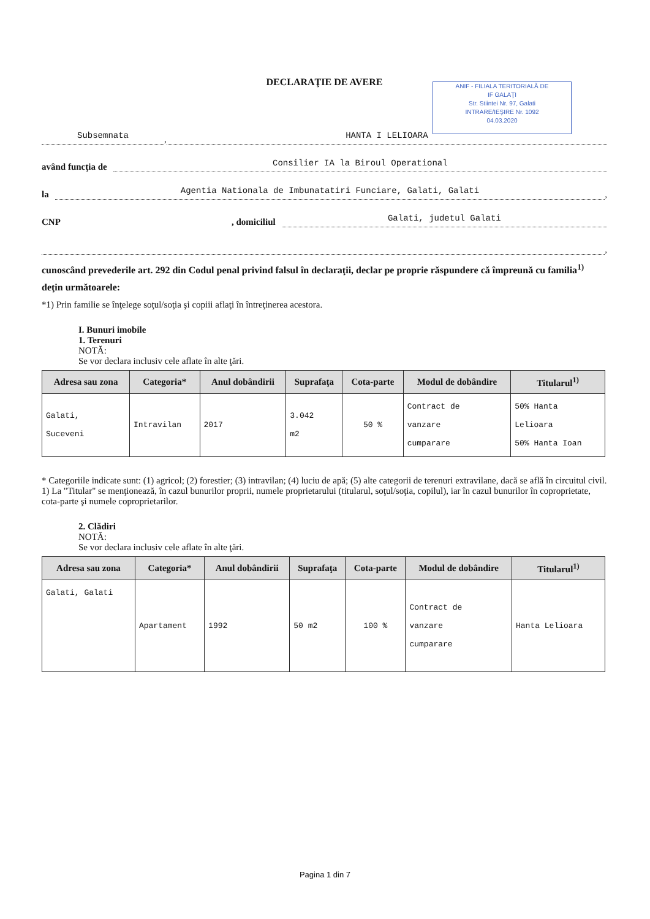ANIF - FILIALA TERITORIALĂ DE
IF GALAŢI
Str. Stiintei Nr. 97, Galati
INTRARE/IEŞIRE Nr. 1092
04.03.2020
DECLARAŢIE DE AVERE
Subsemnata, HANTA I LELIOARA
având funcţia de Consilier IA la Biroul Operational
la Agentia Nationala de Imbunatatiri Funciare, Galati, Galati,
CNP, domiciliul Galati, judetul Galati
,
cunoscând prevederile art. 292 din Codul penal privind falsul în declaraţii, declar pe proprie răspundere că împreună cu familia<sup>1)</sup> deţin următoarele:
*1) Prin familie se înţelege soţul/soţia şi copiii aflaţi în întreţinerea acestora.
I. Bunuri imobile
1. Terenuri
NOTĂ:
Se vor declara inclusiv cele aflate în alte ţări.
| Adresa sau zona | Categoria* | Anul dobândirii | Suprafaţa | Cota-parte | Modul de dobândire | Titularul<sup>1)</sup> |
| --- | --- | --- | --- | --- | --- | --- |
| Galati, Suceveni | Intravilan | 2017 | 3.042 m2 | 50 % | Contract de vanzare cumparare | 50% Hanta Lelioara 50% Hanta Ioan |
* Categoriile indicate sunt: (1) agricol; (2) forestier; (3) intravilan; (4) luciu de apă; (5) alte categorii de terenuri extravilane, dacă se află în circuitul civil.
1) La "Titular" se menţionează, în cazul bunurilor proprii, numele proprietarului (titularul, soţul/soţia, copilul), iar în cazul bunurilor în coproprietate, cota-parte şi numele coproprietarilor.
2. Clădiri
NOTĂ:
Se vor declara inclusiv cele aflate în alte ţări.
| Adresa sau zona | Categoria* | Anul dobândirii | Suprafaţa | Cota-parte | Modul de dobândire | Titularul<sup>1)</sup> |
| --- | --- | --- | --- | --- | --- | --- |
| Galati, Galati | Apartament | 1992 | 50 m2 | 100 % | Contract de vanzare cumparare | Hanta Lelioara |
Pagina 1 din 7